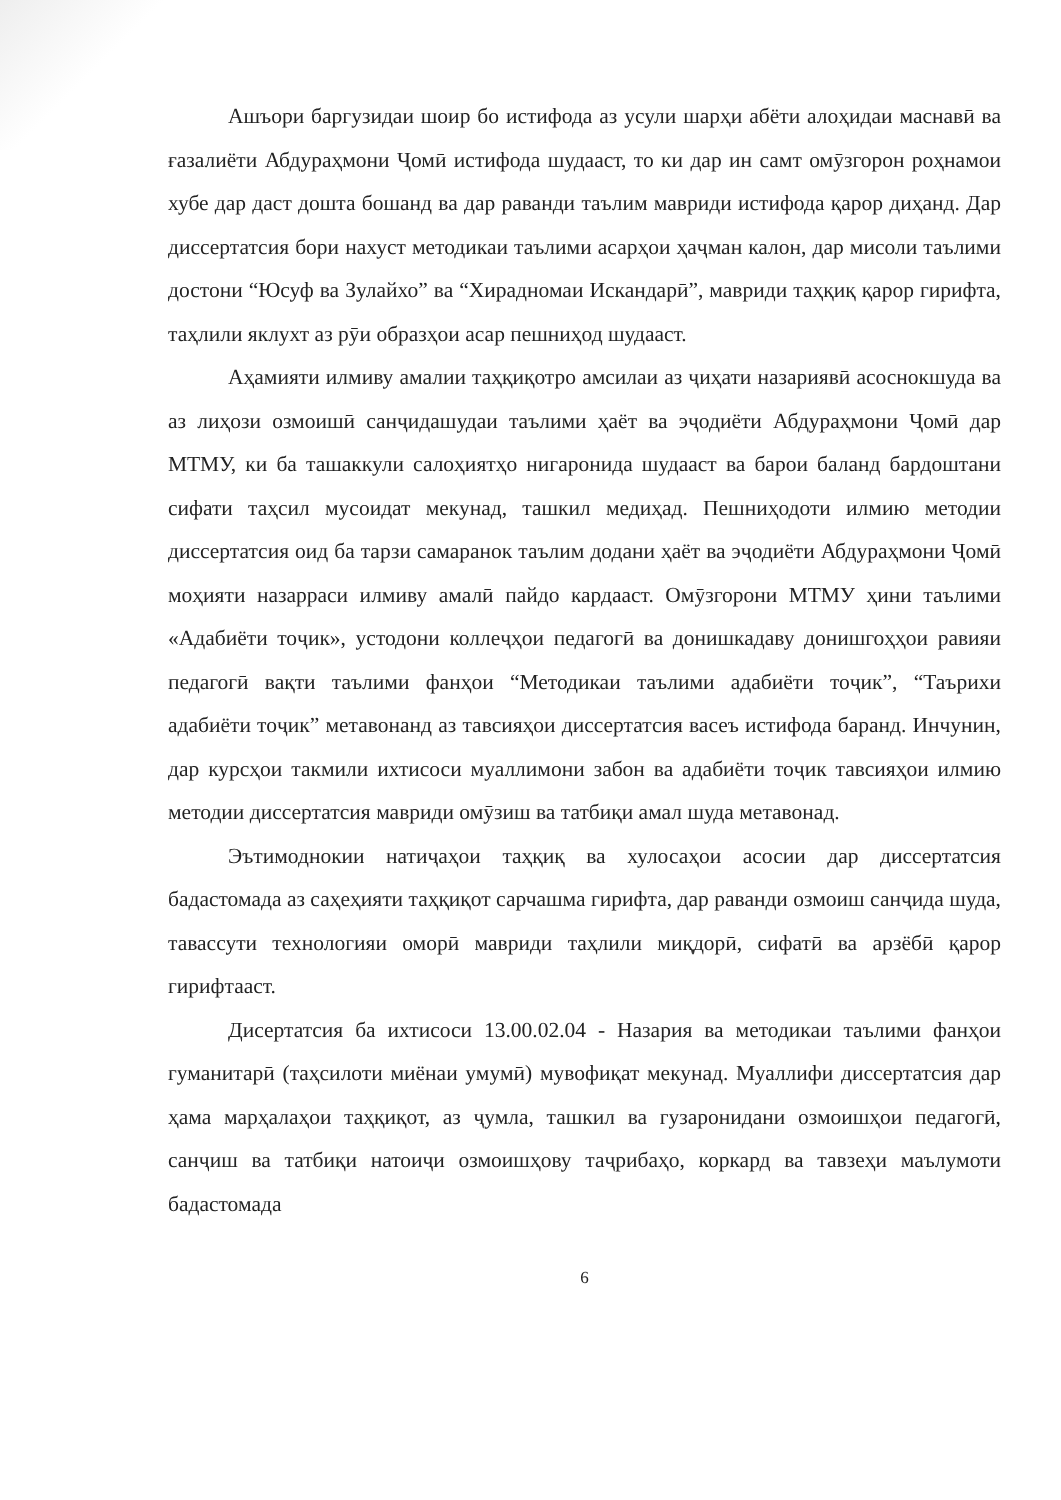Ашъори баргузидаи шоир бо истифода аз усули шарҳи абёти алоҳидаи маснавӣ ва ғазалиёти Абдураҳмони Ҷомӣ истифода шудааст, то ки дар ин самт омӯзгорон роҳнамои хубе дар даст дошта бошанд ва дар раванди таълим мавриди истифода қарор диҳанд. Дар диссертатсия бори нахуст методикаи таълими асарҳои ҳаҷман калон, дар мисоли таълими достони “Юсуф ва Зулайхо” ва “Хираднома­и Искандарӣ”, мавриди таҳқиқ қарор гирифта, таҳлили яклухт аз рӯи образҳои асар пешниҳод шудааст.
Аҳамияти илмиву амалии таҳқиқотро амсилаи аз ҷиҳати назариявӣ асоснокшуда ва аз лиҳози озмоишӣ санҷидашудаи таълими ҳаёт ва эҷодиёти Абдураҳмони Ҷомӣ дар МТМУ, ки ба ташаккули салоҳиятҳо нигаронида шудааст ва барои баланд бардоштани сифати таҳсил мусоидат мекунад, ташкил медиҳад. Пешниҳодоти илмию методии диссертатсия оид ба тарзи самаранок таълим додани ҳаёт ва эҷодиёти Абдураҳмони Ҷомӣ моҳияти назарраси илмиву амалӣ пайдо кардааст. Омӯзгорони МТМУ ҳини таълими «Адабиёти тоҷик», устодони коллеҷҳои педагогӣ ва донишкадаву донишгоҳҳои равияи педагогӣ вақти таълими фанҳои “Методикаи таълими адабиёти тоҷик”, “Таърихи адабиёти тоҷик” метавонанд аз тавсияҳои диссертатсия васеъ истифода баранд. Инчунин, дар курсҳои такмили ихтисоси муаллимони забон ва адабиёти тоҷик тавсияҳои илмию методии диссертатсия мавриди омӯзиш ва татбиқи амал шуда метавонад.
Эътимоднокии натиҷаҳои таҳқиқ ва хулосаҳои асосии дар диссертатсия бадастомада аз саҳеҳияти таҳқиқот сарчашма гирифта, дар раванди озмоиш санҷида шуда, тавассути технологияи оморӣ мавриди таҳлили миқдорӣ, сифатӣ ва арзёбӣ қарор гирифтааст.
Дисертатсия ба ихтисоси 13.00.02.04 - Назария ва методикаи таълими фанҳои гуманитарӣ (таҳсилоти миёнаи умумӣ) мувофиқат мекунад. Муаллифи диссертатсия дар ҳама марҳалаҳои таҳқиқот, аз ҷумла, ташкил ва гузаронидани озмоишҳои педагогӣ, санҷиш ва татбиқи натоиҷи озмоишҳову таҷрибаҳо, коркард ва тавзеҳи маълумоти бадастомада
6